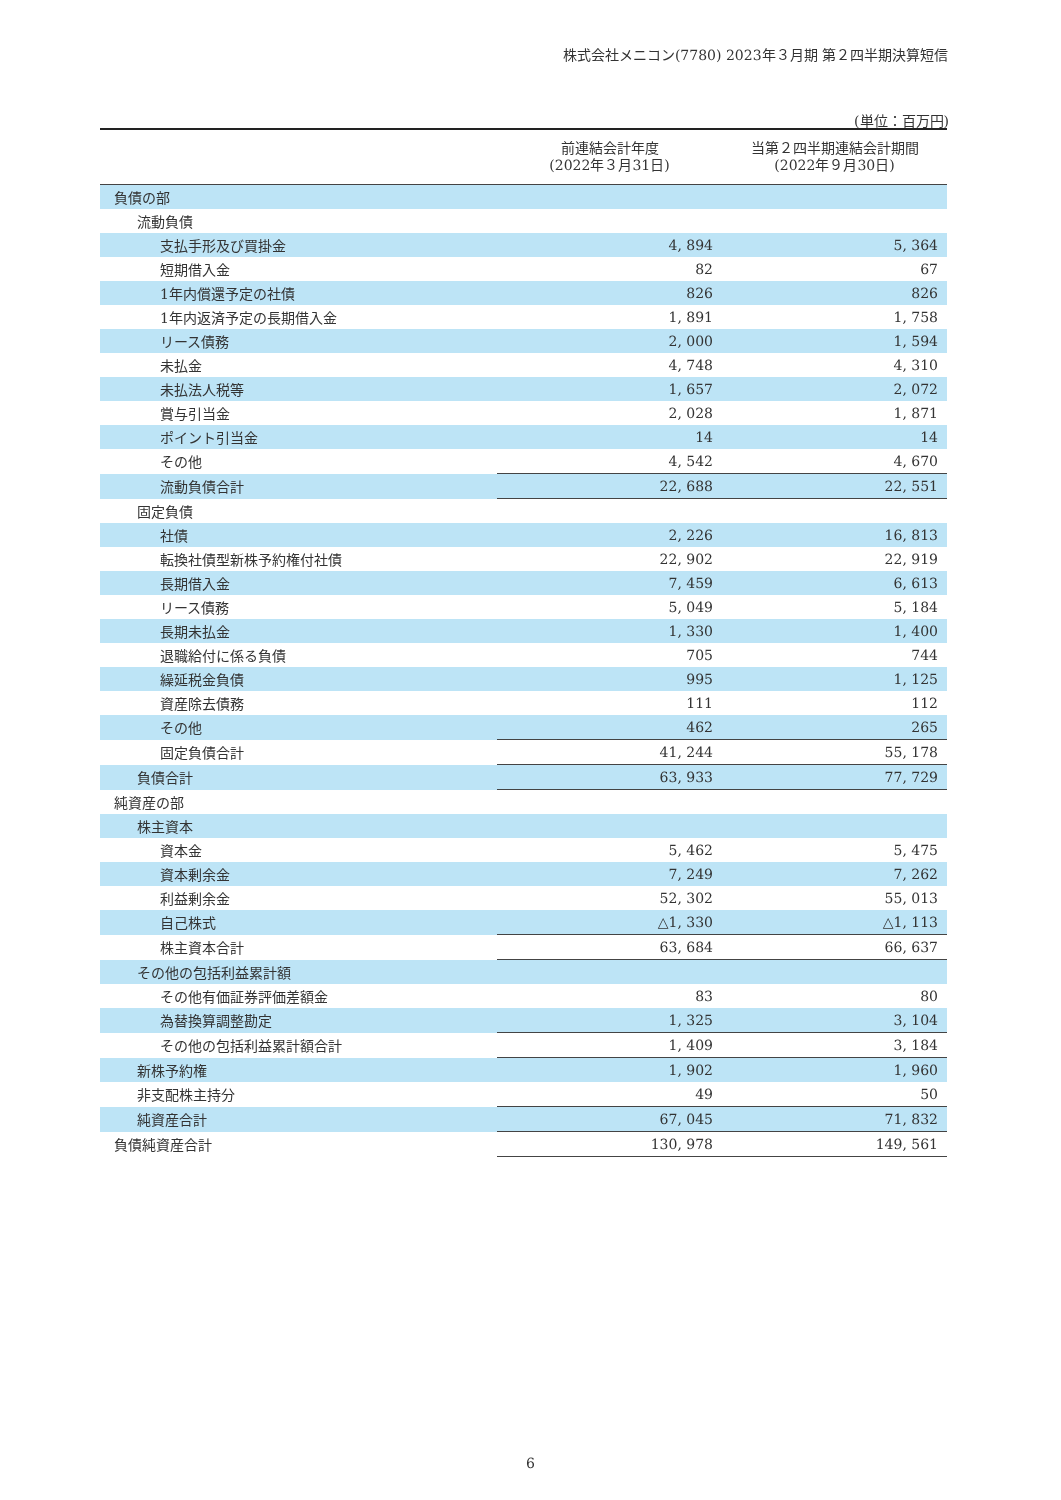株式会社メニコン(7780) 2023年３月期 第２四半期決算短信
(単位：百万円)
| | 前連結会計年度 (2022年３月31日) | 当第２四半期連結会計期間 (2022年９月30日) |
| --- | --- | --- |
| 負債の部 | | |
| 流動負債 | | |
| 支払手形及び買掛金 | 4, 894 | 5, 364 |
| 短期借入金 | 82 | 67 |
| 1年内償還予定の社債 | 826 | 826 |
| 1年内返済予定の長期借入金 | 1, 891 | 1, 758 |
| リース債務 | 2, 000 | 1, 594 |
| 未払金 | 4, 748 | 4, 310 |
| 未払法人税等 | 1, 657 | 2, 072 |
| 賞与引当金 | 2, 028 | 1, 871 |
| ポイント引当金 | 14 | 14 |
| その他 | 4, 542 | 4, 670 |
| 流動負債合計 | 22, 688 | 22, 551 |
| 固定負債 | | |
| 社債 | 2, 226 | 16, 813 |
| 転換社債型新株予約権付社債 | 22, 902 | 22, 919 |
| 長期借入金 | 7, 459 | 6, 613 |
| リース債務 | 5, 049 | 5, 184 |
| 長期未払金 | 1, 330 | 1, 400 |
| 退職給付に係る負債 | 705 | 744 |
| 繰延税金負債 | 995 | 1, 125 |
| 資産除去債務 | 111 | 112 |
| その他 | 462 | 265 |
| 固定負債合計 | 41, 244 | 55, 178 |
| 負債合計 | 63, 933 | 77, 729 |
| 純資産の部 | | |
| 株主資本 | | |
| 資本金 | 5, 462 | 5, 475 |
| 資本剰余金 | 7, 249 | 7, 262 |
| 利益剰余金 | 52, 302 | 55, 013 |
| 自己株式 | △1, 330 | △1, 113 |
| 株主資本合計 | 63, 684 | 66, 637 |
| その他の包括利益累計額 | | |
| その他有価証券評価差額金 | 83 | 80 |
| 為替換算調整勘定 | 1, 325 | 3, 104 |
| その他の包括利益累計額合計 | 1, 409 | 3, 184 |
| 新株予約権 | 1, 902 | 1, 960 |
| 非支配株主持分 | 49 | 50 |
| 純資産合計 | 67, 045 | 71, 832 |
| 負債純資産合計 | 130, 978 | 149, 561 |
6